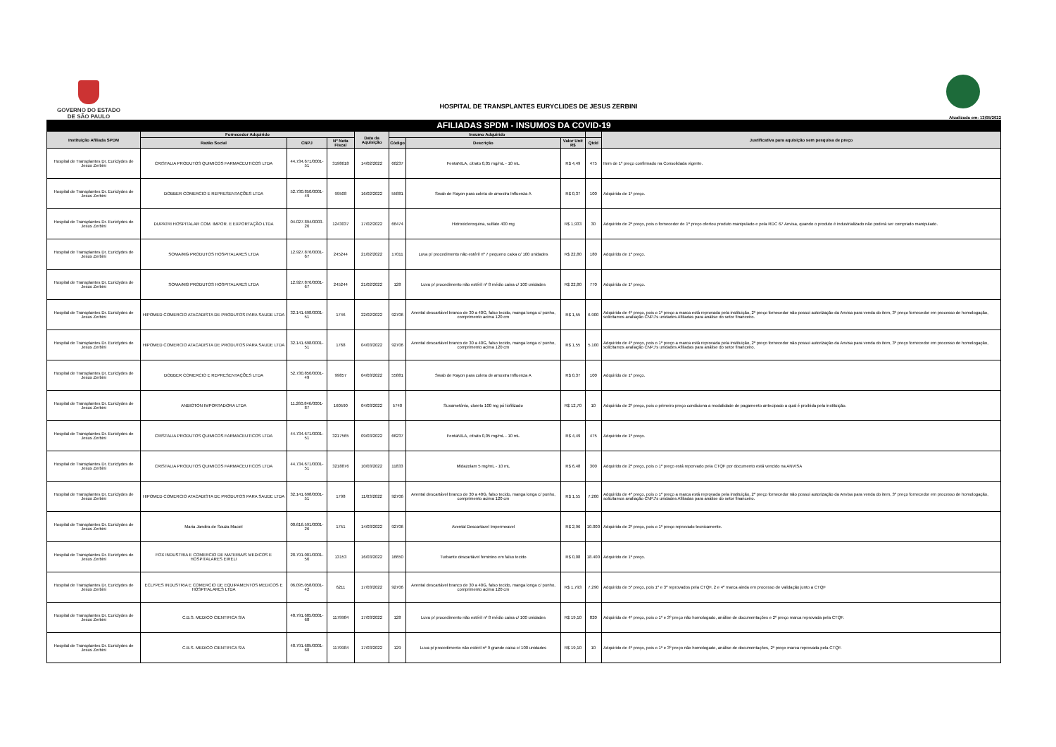GOVERNO DO ESTADO
DE SÃO PAULO
HOSPITAL DE TRANSPLANTES EURYCLIDES DE JESUS ZERBINI
Atualizada em: 13/05/2022
AFILIADAS SPDM - INSUMOS DA COVID-19
| Instituição Afiliada SPDM | Fornecedor Adquirido | | | Data da Aquisição | Insumo Adquirido | | | | Justificativa para aquisição sem pesquisa de preço |
| --- | --- | --- | --- | --- | --- | --- | --- | --- | --- |
| | Razão Social | CNPJ | Nº Nota Fiscal | | Código | Descrição | Valor Unit R$ | Qtdd | |
| Hospital de Transplantes Dr. Euriclydes de Jesus Zerbini | CRISTALIA PRODUTOS QUIMICOS FARMACEUTICOS LTDA | 44.734.671/0001-51 | 3198618 | 14/02/2022 | 66237 | FentaNILA, citrato 0,05 mg/mL - 10 mL | R$ 4,49 | 475 | Item de 1º preço confirmado na Consolidada vigente. |
| Hospital de Transplantes Dr. Euriclydes de Jesus Zerbini | DOBBER COMERCIO E REPRESENTAÇÕES LTDA | 52.730.850/0001-49 | 99508 | 16/02/2022 | 55881 | Swab de Rayon para coleta de amostra Influenza A | R$ 0,37 | 100 | Adquirido de 1º preço. |
| Hospital de Transplantes Dr. Euriclydes de Jesus Zerbini | DUPATRI HOSPITALAR COM. IMPOR. E EXPORTAÇÃO LTDA | 04.027.894/0003-26 | 1243037 | 17/02/2022 | 66474 | Hidroxicloroquina, sulfato 400 mg | R$ 1,933 | 30 | Adquirido de 2º preço, pois o fornecedor de 1º preço ofertou produto manipulado e pela RDC 67 Anvisa, quando o produto é industrializado não poderá ser comprado manipulado. |
| Hospital de Transplantes Dr. Euriclydes de Jesus Zerbini | SOMA/MG PRODUTOS HOSPITALARES LTDA | 12.927.876/0001-67 | 245244 | 21/02/2022 | 17011 | Luva p/ procedimento não estéril nº 7 pequeno caixa c/ 100 unidades | R$ 22,80 | 180 | Adquirido de 1º preço. |
| Hospital de Transplantes Dr. Euriclydes de Jesus Zerbini | SOMA/MG PRODUTOS HOSPITALARES LTDA | 12.927.876/0001-67 | 245244 | 21/02/2022 | 128 | Luva p/ procedimento não estéril nº 8 médio caixa c/ 100 unidades | R$ 22,80 | 770 | Adquirido de 1º preço. |
| Hospital de Transplantes Dr. Euriclydes de Jesus Zerbini | HIPOMED COMERCIO ATACADISTA DE PRODUTOS PARA SAUDE LTDA | 32.141.698/0001-51 | 1746 | 22/02/2022 | 92706 | Avental descartável branco de 30 a 40G, falso tecido, manga longa c/ punho, comprimento acima 120 cm | R$ 1,55 | 6.900 | Adquirido de 4º preço, pois o 1º preço a marca está reprovada pela instituição, 2º preço fornecedor não possui autorização da Anvisa para venda do item, 3º preço fornecedor em processo de homologação, solicitamos avaliação CNPJ's unidades Afiliadas para análise do setor financeiro. |
| Hospital de Transplantes Dr. Euriclydes de Jesus Zerbini | HIPOMED COMERCIO ATACADISTA DE PRODUTOS PARA SAUDE LTDA | 32.141.698/0001-51 | 1768 | 04/03/2022 | 92706 | Avental descartável branco de 30 a 40G, falso tecido, manga longa c/ punho, comprimento acima 120 cm | R$ 1,55 | 5.100 | Adquirido de 4º preço, pois o 1º preço a marca está reprovada pela instituição, 2º preço fornecedor não possui autorização da Anvisa para venda do item, 3º preço fornecedor em processo de homologação, solicitamos avaliação CNPJ's unidades Afiliadas para análise do setor financeiro. |
| Hospital de Transplantes Dr. Euriclydes de Jesus Zerbini | DOBBER COMERCIO E REPRESENTAÇÕES LTDA | 52.730.850/0001-49 | 99857 | 04/03/2022 | 55881 | Swab de Rayon para coleta de amostra Influenza A | R$ 0,37 | 100 | Adquirido de 1º preço. |
| Hospital de Transplantes Dr. Euriclydes de Jesus Zerbini | ANBIOTON IMPORTADORA LTDA | 11.260.846/0001-87 | 160590 | 04/03/2022 | 5740 | Suxametônio, cloreto 100 mg pó liofilizado | R$ 12,70 | 10 | Adquirido de 2º preço, pois o primeiro preço condiciona a modalidade de pagamento antecipado a qual é proibida pela instituição. |
| Hospital de Transplantes Dr. Euriclydes de Jesus Zerbini | CRISTALIA PRODUTOS QUIMICOS FARMACEUTICOS LTDA | 44.734.671/0001-51 | 3217565 | 09/03/2022 | 66237 | FentaNILA, citrato 0,05 mg/mL - 10 mL | R$ 4,49 | 475 | Adquirido de 1º preço. |
| Hospital de Transplantes Dr. Euriclydes de Jesus Zerbini | CRISTALIA PRODUTOS QUIMICOS FARMACEUTICOS LTDA | 44.734.671/0001-51 | 3218876 | 10/03/2022 | 11833 | Midazolam 5 mg/mL - 10 mL | R$ 6,48 | 300 | Adquirido de 2º preço, pois o 1º preço está reporvado pela CTQF por documento está vencido na ANVISA |
| Hospital de Transplantes Dr. Euriclydes de Jesus Zerbini | HIPOMED COMERCIO ATACADISTA DE PRODUTOS PARA SAUDE LTDA | 32.141.698/0001-51 | 1798 | 11/03/2022 | 92706 | Avental descartável branco de 30 a 40G, falso tecido, manga longa c/ punho, comprimento acima 120 cm | R$ 1,55 | 7.200 | Adquirido de 4º preço, pois o 1º preço a marca está reprovada pela instituição, 2º preço fornecedor não possui autorização da Anvisa para venda do item, 3º preço fornecedor em processo de homologação, solicitamos avaliação CNPJ's unidades Afiliadas para análise do setor financeiro. |
| Hospital de Transplantes Dr. Euriclydes de Jesus Zerbini | Maria Jandira de Souza Maciel | 00.616.591/0001-26 | 1751 | 14/03/2022 | 92706 | Avental Descartavel Impermeavel | R$ 2,96 | 10.000 | Adquirido de 2º preço, pois o 1º preço reprovado tecnicamente. |
| Hospital de Transplantes Dr. Euriclydes de Jesus Zerbini | FOX INDUSTRIA E COMERCIO DE MATERIAIS MEDICOS E HOSPITALARES EIRELI | 28.791.001/0001-56 | 13153 | 16/03/2022 | 16650 | Turbante descartável feminino em falso tecido | R$ 0,08 | 18.400 | Adquirido de 1º preço. |
| Hospital de Transplantes Dr. Euriclydes de Jesus Zerbini | ECLYPES INDUSTRIA E COMERCIO DE EQUIPAMENTOS MEDICOS E HOSPITALARES LTDA | 06.095.058/0001-42 | 6211 | 17/03/2022 | 92706 | Avental descartável branco de 30 a 40G, falso tecido, manga longa c/ punho, comprimento acima 120 cm | R$ 1,793 | 7.290 | Adquirido de 5º preço, pois 1º e 3º reprovados pela CTQF, 2 e 4º marca ainda em processo de validação junto a CTQF |
| Hospital de Transplantes Dr. Euriclydes de Jesus Zerbini | C.B.S. MEDICO CIENTIFICA S/A | 48.791.685/0001-68 | 1179984 | 17/03/2022 | 128 | Luva p/ procedimento não estéril nº 8 médio caixa c/ 100 unidades | R$ 19,10 | 820 | Adquirido de 4º preço, pois o 1º e 3º preço não homologado, análise de documentações e 2º preço marca reprovada pela CTQF. |
| Hospital de Transplantes Dr. Euriclydes de Jesus Zerbini | C.B.S. MEDICO CIENTIFICA S/A | 48.791.685/0001-68 | 1179984 | 17/03/2022 | 129 | Luva p/ procedimento não estéril nº 9 grande caixa c/ 100 unidades | R$ 19,10 | 10 | Adquirido de 4º preço, pois o 1º e 3º preço não homologado, análise de documentações, 2º preço marca reprovada pela CTQF. |